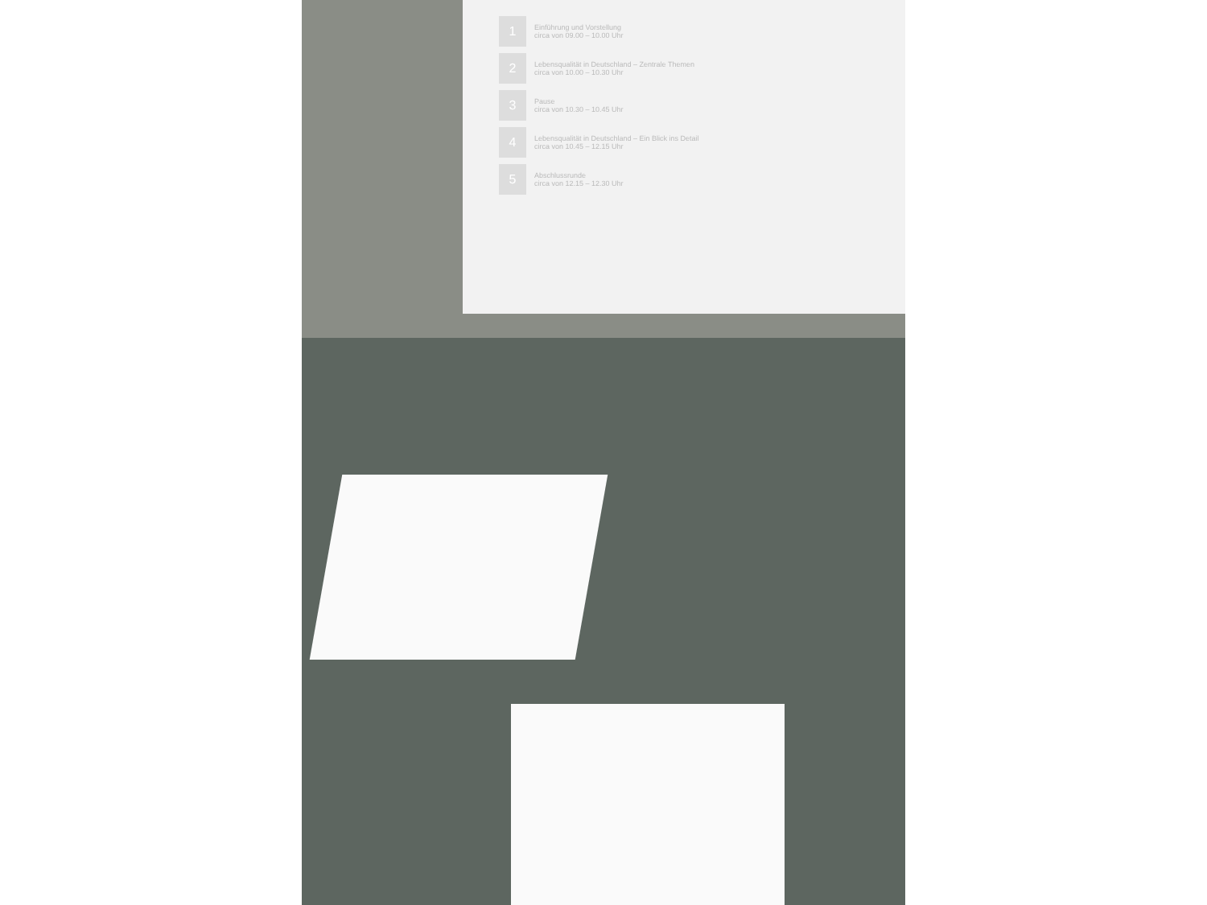1
Einführung und Vorstellung
circa von 09.00 – 10.00 Uhr
2
Lebensqualität in Deutschland – Zentrale Themen
circa von 10.00 – 10.30 Uhr
3
Pause
circa von 10.30 – 10.45 Uhr
4
Lebensqualität in Deutschland – Ein Blick ins Detail
circa von 10.45 – 12.15 Uhr
5
Abschlussrunde
circa von 12.15 – 12.30 Uhr